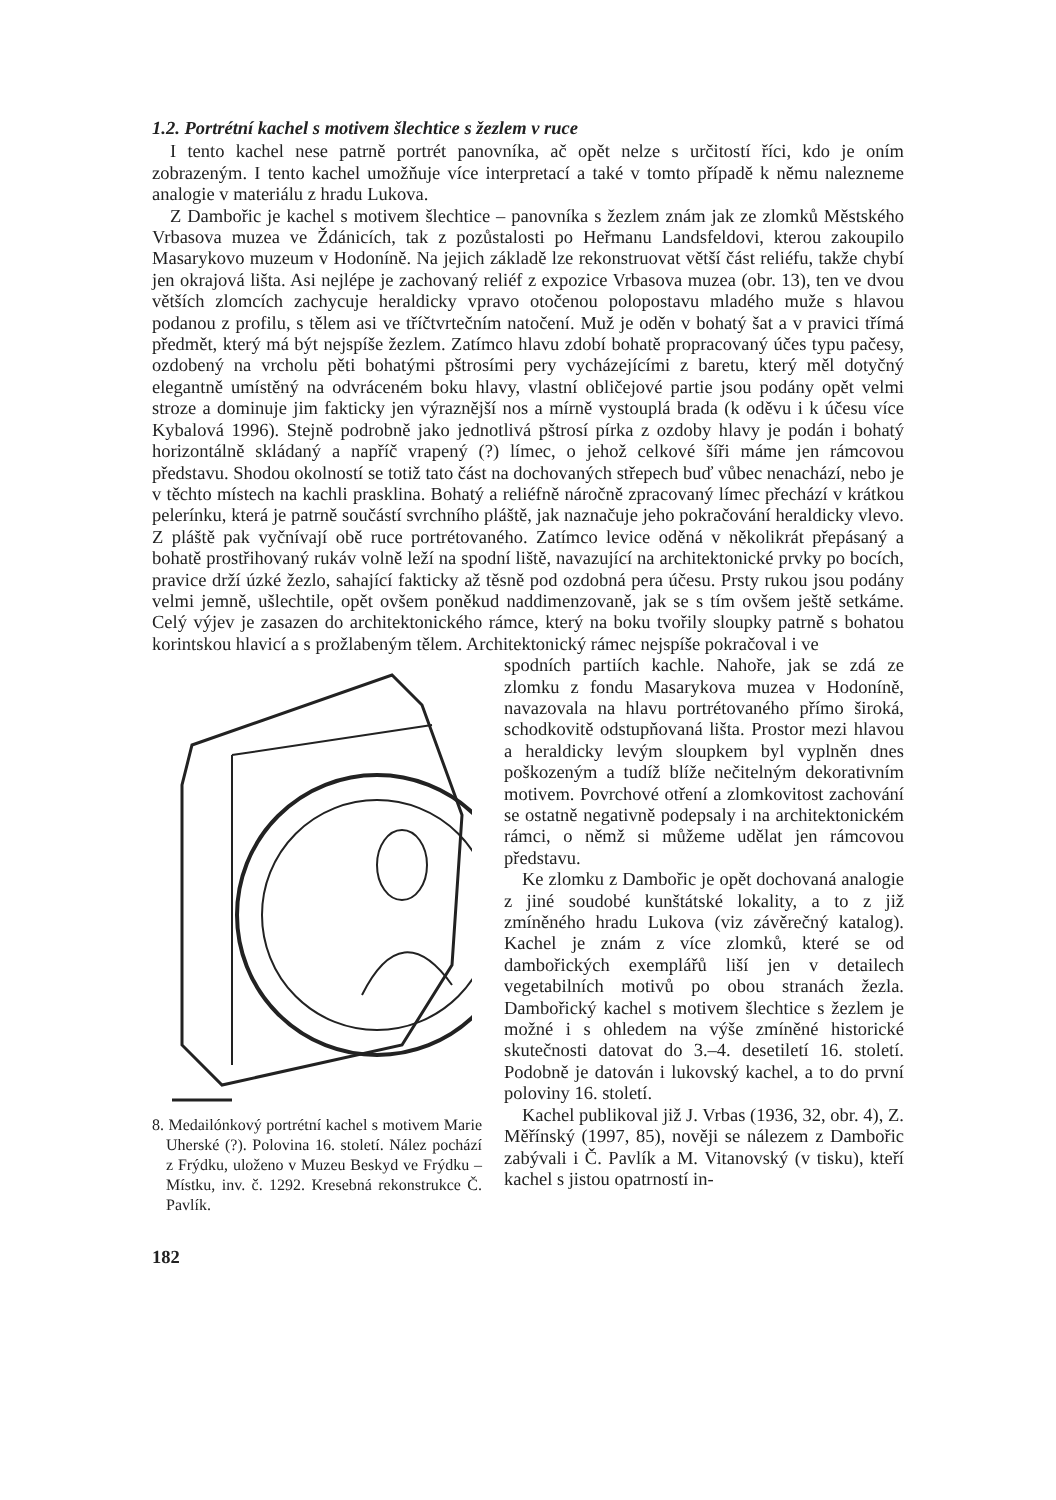1.2. Portrétní kachel s motivem šlechtice s žezlem v ruce
I tento kachel nese patrně portrét panovníka, ač opět nelze s určitostí říci, kdo je oním zobrazeným. I tento kachel umožňuje více interpretací a také v tomto případě k němu nalezneme analogie v materiálu z hradu Lukova.
Z Dambořic je kachel s motivem šlechtice – panovníka s žezlem znám jak ze zlomků Městského Vrbasova muzea ve Ždánicích, tak z pozůstalosti po Heřmanu Landsfeldovi, kterou zakoupilo Masarykovo muzeum v Hodoníně. Na jejich základě lze rekonstruovat větší část reliéfu, takže chybí jen okrajová lišta. Asi nejlépe je zachovaný reliéf z expozice Vrbasova muzea (obr. 13), ten ve dvou větších zlomcích zachycuje heraldicky vpravo otočenou polopostavu mladého muže s hlavou podanou z profilu, s tělem asi ve tříčtvrtečním natočení. Muž je oděn v bohatý šat a v pravici třímá předmět, který má být nejspíše žezlem. Zatímco hlavu zdobí bohatě propracovaný účes typu pačesy, ozdobený na vrcholu pěti bohatými pštrosími pery vycházejícími z baretu, který měl dotyčný elegantně umístěný na odvráceném boku hlavy, vlastní obličejové partie jsou podány opět velmi stroze a dominuje jim fakticky jen výraznější nos a mírně vystouplá brada (k oděvu i k účesu více Kybalová 1996). Stejně podrobně jako jednotlivá pštrosí pírka z ozdoby hlavy je podán i bohatý horizontálně skládaný a napříč vrapený (?) límec, o jehož celkové šíři máme jen rámcovou představu. Shodou okolností se totiž tato část na dochovaných střepech buď vůbec nenachází, nebo je v těchto místech na kachli prasklina. Bohatý a reliéfně náročně zpracovaný límec přechází v krátkou pelerínku, která je patrně součástí svrchního pláště, jak naznačuje jeho pokračování heraldicky vlevo. Z pláště pak vyčnívají obě ruce portrétovaného. Zatímco levice oděná v několikrát přepásaný a bohatě prostřihovaný rukáv volně leží na spodní liště, navazující na architektonické prvky po bocích, pravice drží úzké žezlo, sahající fakticky až těsně pod ozdobná pera účesu. Prsty rukou jsou podány velmi jemně, ušlechtile, opět ovšem poněkud naddimenzovaně, jak se s tím ovšem ještě setkáme. Celý výjev je zasazen do architektonického rámce, který na boku tvořily sloupky patrně s bohatou korintskou hlavicí a s prožlabeným tělem. Architektonický rámec nejspíše pokračoval i ve
8. Medailónkový portrétní kachel s motivem Marie Uherské (?). Polovina 16. století. Nález pochází z Frýdku, uloženo v Muzeu Beskyd ve Frýdku – Místku, inv. č. 1292. Kresebná rekonstrukce Č. Pavlík.
spodních partiích kachle. Nahoře, jak se zdá ze zlomku z fondu Masarykova muzea v Hodoníně, navazovala na hlavu portrétovaného přímo široká, schodkovitě odstupňovaná lišta. Prostor mezi hlavou a heraldicky levým sloupkem byl vyplněn dnes poškozeným a tudíž blíže nečitelným dekorativním motivem. Povrchové otření a zlomkovitost zachování se ostatně negativně podepsaly i na architektonickém rámci, o němž si můžeme udělat jen rámcovou představu.
Ke zlomku z Dambořic je opět dochovaná analogie z jiné soudobé kunštátské lokality, a to z již zmíněného hradu Lukova (viz závěrečný katalog). Kachel je znám z více zlomků, které se od dambořických exemplářů liší jen v detailech vegetabilních motivů po obou stranách žezla. Dambořický kachel s motivem šlechtice s žezlem je možné i s ohledem na výše zmíněné historické skutečnosti datovat do 3.–4. desetiletí 16. století. Podobně je datován i lukovský kachel, a to do první poloviny 16. století.
Kachel publikoval již J. Vrbas (1936, 32, obr. 4), Z. Měřínský (1997, 85), nověji se nálezem z Dambořic zabývali i Č. Pavlík a M. Vitanovský (v tisku), kteří kachel s jistou opatrností in-
182